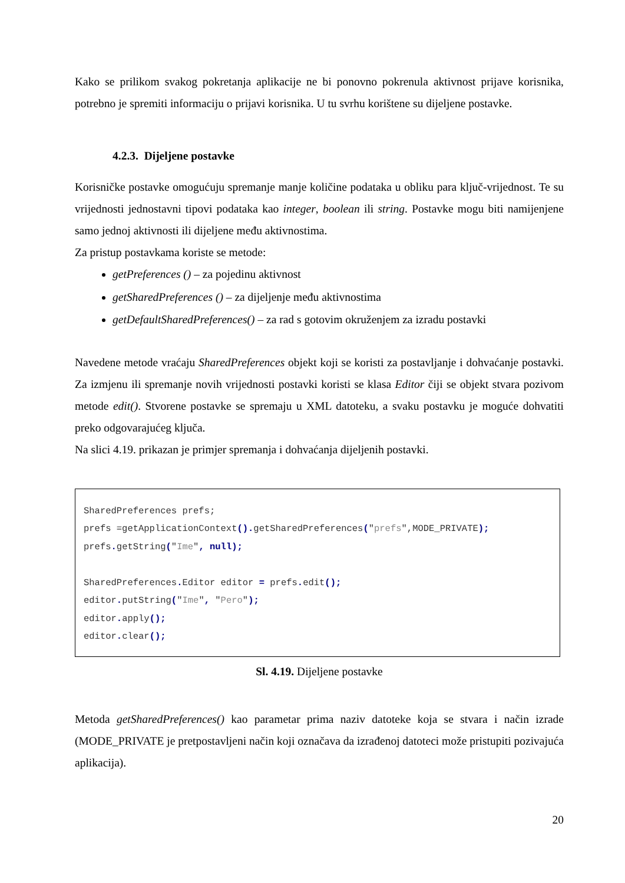Kako se prilikom svakog pokretanja aplikacije ne bi ponovno pokrenula aktivnost prijave korisnika, potrebno je spremiti informaciju o prijavi korisnika. U tu svrhu korištene su dijeljene postavke.
4.2.3. Dijeljene postavke
Korisničke postavke omogućuju spremanje manje količine podataka u obliku para ključ-vrijednost. Te su vrijednosti jednostavni tipovi podataka kao integer, boolean ili string. Postavke mogu biti namijenjene samo jednoj aktivnosti ili dijeljene među aktivnostima.
Za pristup postavkama koriste se metode:
getPreferences () – za pojedinu aktivnost
getSharedPreferences () – za dijeljenje među aktivnostima
getDefaultSharedPreferences() – za rad s gotovim okruženjem za izradu postavki
Navedene metode vraćaju SharedPreferences objekt koji se koristi za postavljanje i dohvaćanje postavki. Za izmjenu ili spremanje novih vrijednosti postavki koristi se klasa Editor čiji se objekt stvara pozivom metode edit(). Stvorene postavke se spremaju u XML datoteku, a svaku postavku je moguće dohvatiti preko odgovarajućeg ključa.
Na slici 4.19. prikazan je primjer spremanja i dohvaćanja dijeljenih postavki.
SharedPreferences prefs; prefs =getApplicationContext(). getSharedPreferences("prefs",MODE_PRIVATE); prefs. getString("Ime", null); SharedPreferences. Editor editor = prefs. edit(); editor. putString("Ime", "Pero"); editor. apply(); editor. clear();
Sl. 4.19. Dijeljene postavke
Metoda getSharedPreferences() kao parametar prima naziv datoteke koja se stvara i način izrade (MODE_PRIVATE je pretpostavljeni način koji označava da izrađenoj datoteci može pristupiti pozivajuća aplikacija).
20